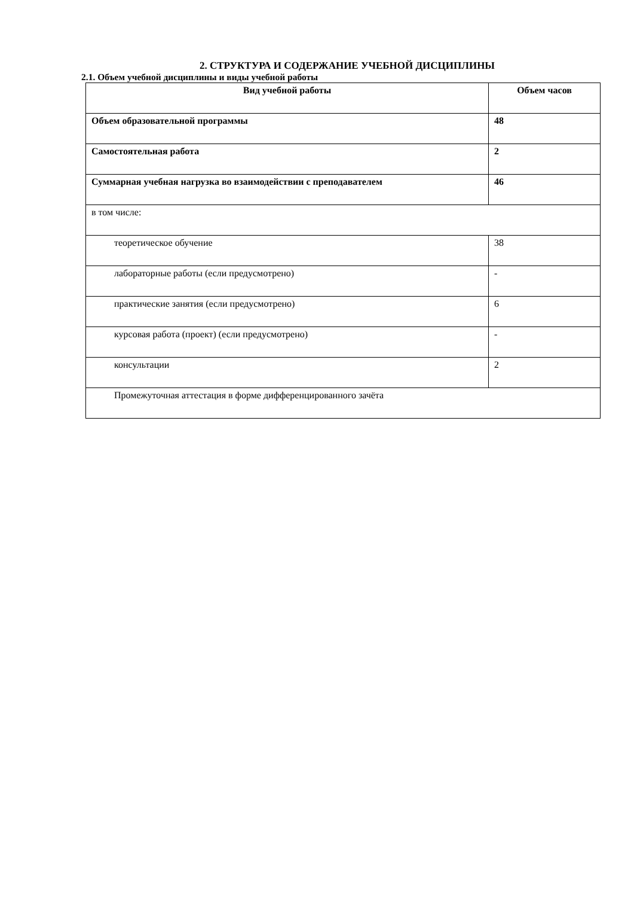2. СТРУКТУРА И СОДЕРЖАНИЕ УЧЕБНОЙ ДИСЦИПЛИНЫ
2.1. Объем учебной дисциплины и виды учебной работы
| Вид учебной работы | Объем часов |
| --- | --- |
| Объем образовательной программы | 48 |
| Самостоятельная работа | 2 |
| Суммарная учебная нагрузка во взаимодействии с преподавателем | 46 |
| в том числе: | |
| теоретическое обучение | 38 |
| лабораторные работы (если предусмотрено) | - |
| практические занятия (если предусмотрено) | 6 |
| курсовая работа (проект) (если предусмотрено) | - |
| консультации | 2 |
| Промежуточная аттестация в форме дифференцированного зачёта | |